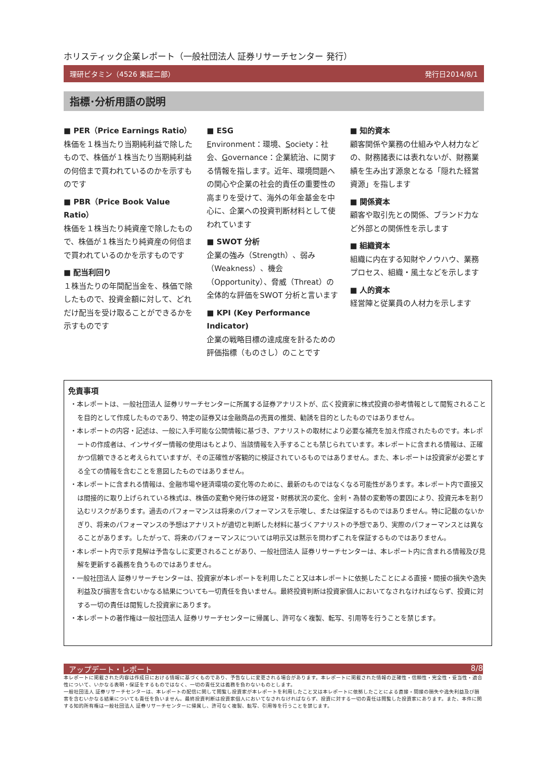ホリスティック企業レポート（一般社団法人 証券リサーチセンター 発行）
理研ビタミン（4526 東証二部） 発行日2014/8/1
指標･分析用語の説明
■ PER（Price Earnings Ratio）
株価を１株当たり当期純利益で除したもので、株価が１株当たり当期純利益の何倍まで買われているのかを示すものです
■ PBR（Price Book Value Ratio）
株価を１株当たり純資産で除したもので、株価が１株当たり純資産の何倍まで買われているのかを示すものです
■ 配当利回り
１株当たりの年間配当金を、株価で除したもので、投資金額に対して、どれだけ配当を受け取ることができるかを示すものです
■ ESG
Environment：環境、Society：社会、Governance：企業統治、に関する情報を指します。近年、環境問題への関心や企業の社会的責任の重要性の高まりを受けて、海外の年金基金を中心に、企業への投資判断材料として使われています
■ SWOT 分析
企業の強み（Strength）、弱み（Weakness）、機会（Opportunity）、脅威（Threat）の全体的な評価をSWOT 分析と言います
■ KPI (Key Performance Indicator)
企業の戦略目標の達成度を計るための評価指標（ものさし）のことです
■ 知的資本
顧客関係や業務の仕組みや人材力などの、財務諸表には表れないが、財務業績を生み出す源泉となる「隠れた経営資源」を指します
■ 関係資本
顧客や取引先との関係、ブランド力など外部との関係性を示します
■ 組織資本
組織に内在する知財やノウハウ、業務プロセス、組織・風土などを示します
■ 人的資本
経営陣と従業員の人材力を示します
免責事項
・本レポートは、一般社団法人 証券リサーチセンターに所属する証券アナリストが、広く投資家に株式投資の参考情報として閲覧されることを目的として作成したものであり、特定の証券又は金融商品の売買の推奨、勧誘を目的としたものではありません。
・本レポートの内容・記述は、一般に入手可能な公開情報に基づき、アナリストの取材により必要な補充を加え作成されたものです。本レポートの作成者は、インサイダー情報の使用はもとより、当該情報を入手することも禁じられています。本レポートに含まれる情報は、正確かつ信頼できると考えられていますが、その正確性が客観的に検証されているものではありません。また、本レポートは投資家が必要とする全ての情報を含むことを意図したものではありません。
・本レポートに含まれる情報は、金融市場や経済環境の変化等のために、最新のものではなくなる可能性があります。本レポート内で直接又は間接的に取り上げられている株式は、株価の変動や発行体の経営・財務状況の変化、金利・為替の変動等の要因により、投資元本を割り込むリスクがあります。過去のパフォーマンスは将来のパフォーマンスを示唆し、または保証するものではありません。特に記載のないかぎり、将来のパフォーマンスの予想はアナリストが適切と判断した材料に基づくアナリストの予想であり、実際のパフォーマンスとは異なることがあります。したがって、将来のパフォーマンスについては明示又は黙示を問わずこれを保証するものではありません。
・本レポート内で示す見解は予告なしに変更されることがあり、一般社団法人 証券リサーチセンターは、本レポート内に含まれる情報及び見解を更新する義務を負うものではありません。
・一般社団法人 証券リサーチセンターは、投資家が本レポートを利用したこと又は本レポートに依拠したことによる直接・間接の損失や逸失利益及び損害を含むいかなる結果についても一切責任を負いません。最終投資判断は投資家個人においてなされなければならず、投資に対する一切の責任は閲覧した投資家にあります。
・本レポートの著作権は一般社団法人 証券リサーチセンターに帰属し、許可なく複製、転写、引用等を行うことを禁じます。
アップデート・レポート 8/8
本レポートに掲載された内容は作成日における情報に基づくものであり、予告なしに変更される場合があります。本レポートに掲載された情報の正確性・信頼性・完全性・妥当性・適合性について、いかなる表明・保証をするものではなく、一切の責任又は義務を負わないものとします。
一般社団法人 証券リサーチセンターは、本レポートの配信に関して閲覧し投資家が本レポートを利用したこと又は本レポートに依拠したことによる直接・間接の損失や逸失利益及び損害を含むいかなる結果についても責任を負いません。最終投資判断は投資家個人においてなされなければならず、投資に対する一切の責任は閲覧した投資家にあります。また、本件に関する知的所有権は一般社団法人 証券リサーチセンターに帰属し、許可なく複製、転写、引用等を行うことを禁じます。